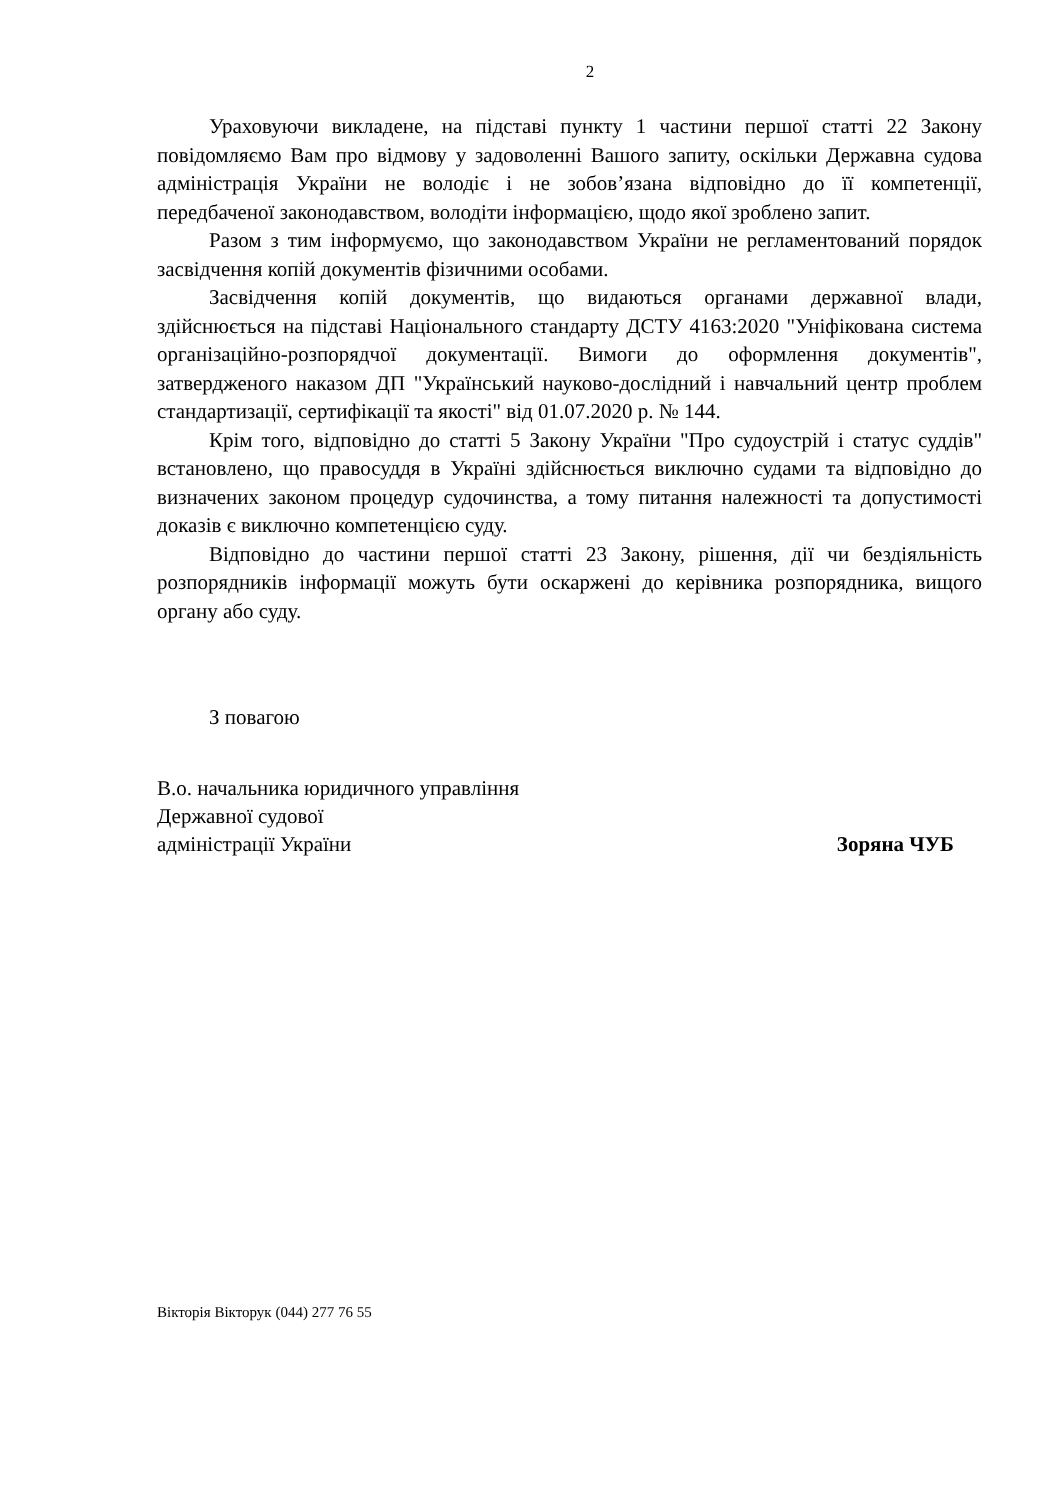2
Ураховуючи викладене, на підставі пункту 1 частини першої статті 22 Закону повідомляємо Вам про відмову у задоволенні Вашого запиту, оскільки Державна судова адміністрація України не володіє і не зобов’язана відповідно до її компетенції, передбаченої законодавством, володіти інформацією, щодо якої зроблено запит.
Разом з тим інформуємо, що законодавством України не регламентований порядок засвідчення копій документів фізичними особами.
Засвідчення копій документів, що видаються органами державної влади, здійснюється на підставі Національного стандарту ДСТУ 4163:2020 "Уніфікована система організаційно-розпорядчої документації. Вимоги до оформлення документів", затвердженого наказом ДП "Український науково-дослідний і навчальний центр проблем стандартизації, сертифікації та якості" від 01.07.2020 р. № 144.
Крім того, відповідно до статті 5 Закону України "Про судоустрій і статус суддів" встановлено, що правосуддя в Україні здійснюється виключно судами та відповідно до визначених законом процедур судочинства, а тому питання належності та допустимості доказів є виключно компетенцією суду.
Відповідно до частини першої статті 23 Закону, рішення, дії чи бездіяльність розпорядників інформації можуть бути оскаржені до керівника розпорядника, вищого органу або суду.
З повагою
В.о. начальника юридичного управління
Державної судової
адміністрації України
Зоряна ЧУБ
Вікторія Вікторук (044) 277 76 55